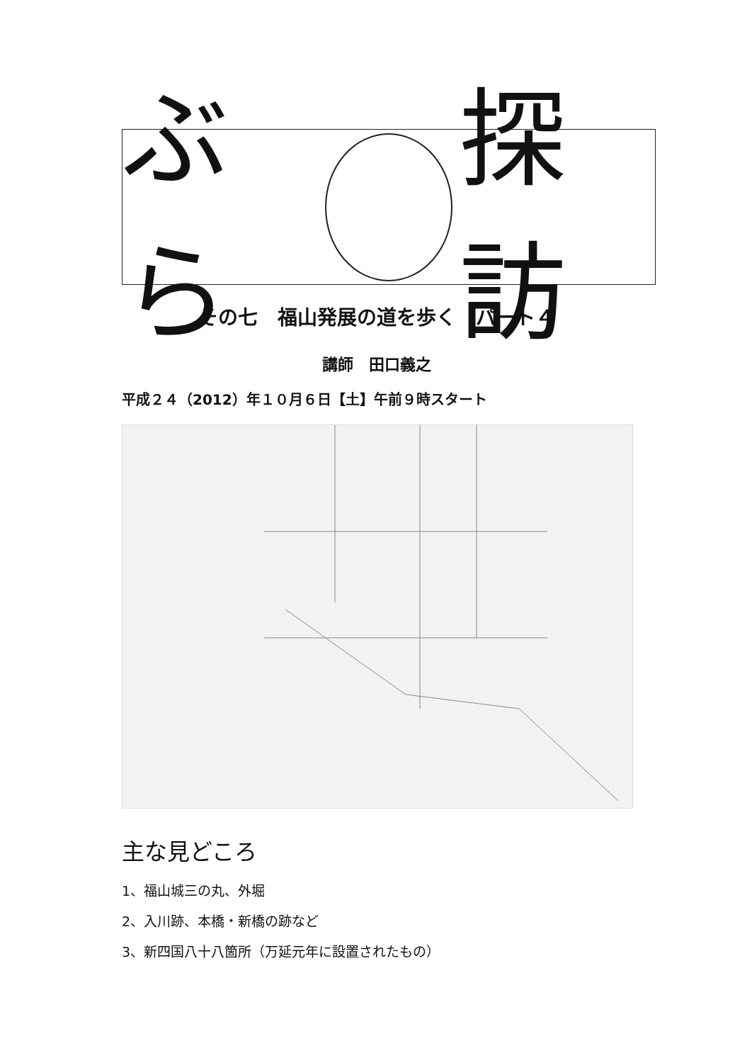ぶら 探訪
その七　福山発展の道を歩く　パート４
講師　田口義之
平成２４（2012）年１０月６日【土】午前９時スタート
主な見どころ
1、福山城三の丸、外堀
2、入川跡、本橋・新橋の跡など
3、新四国八十八箇所（万延元年に設置されたもの）